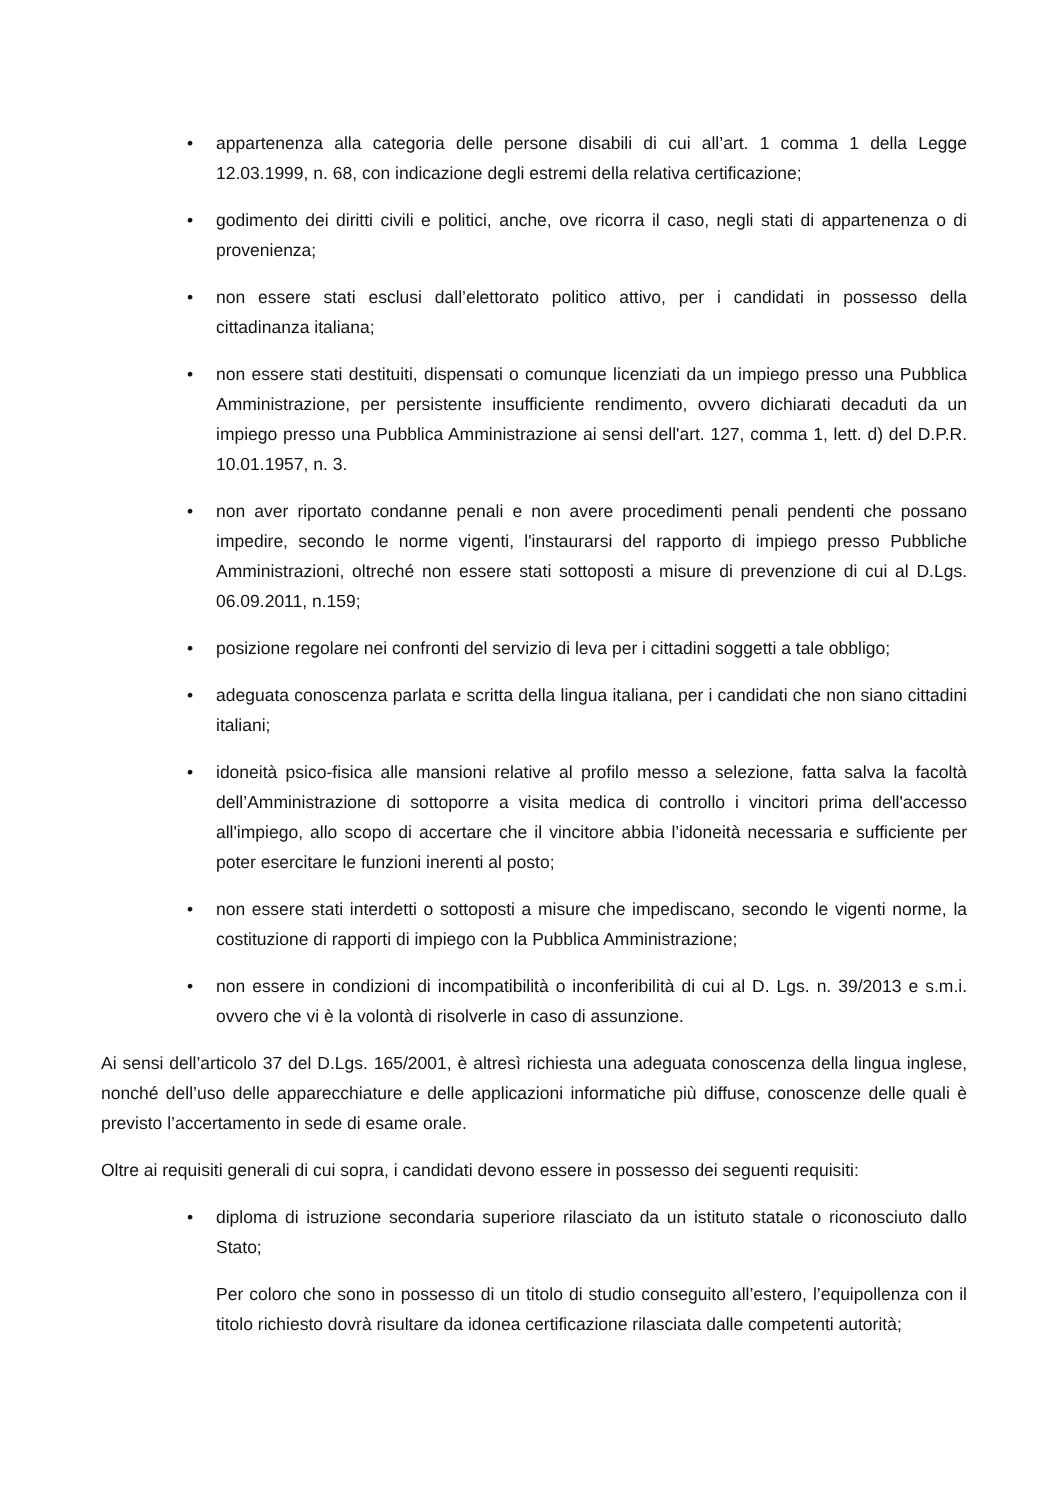• appartenenza alla categoria delle persone disabili di cui all’art. 1 comma 1 della Legge 12.03.1999, n. 68, con indicazione degli estremi della relativa certificazione;
• godimento dei diritti civili e politici, anche, ove ricorra il caso, negli stati di appartenenza o di provenienza;
• non essere stati esclusi dall’elettorato politico attivo, per i candidati in possesso della cittadinanza italiana;
• non essere stati destituiti, dispensati o comunque licenziati da un impiego presso una Pubblica Amministrazione, per persistente insufficiente rendimento, ovvero dichiarati decaduti da un impiego presso una Pubblica Amministrazione ai sensi dell'art. 127, comma 1, lett. d) del D.P.R. 10.01.1957, n. 3.
• non aver riportato condanne penali e non avere procedimenti penali pendenti che possano impedire, secondo le norme vigenti, l'instaurarsi del rapporto di impiego presso Pubbliche Amministrazioni, oltreché non essere stati sottoposti a misure di prevenzione di cui al D.Lgs. 06.09.2011, n.159;
• posizione regolare nei confronti del servizio di leva per i cittadini soggetti a tale obbligo;
• adeguata conoscenza parlata e scritta della lingua italiana, per i candidati che non siano cittadini italiani;
• idoneità psico-fisica alle mansioni relative al profilo messo a selezione, fatta salva la facoltà dell’Amministrazione di sottoporre a visita medica di controllo i vincitori prima dell'accesso all'impiego, allo scopo di accertare che il vincitore abbia l’idoneità necessaria e sufficiente per poter esercitare le funzioni inerenti al posto;
• non essere stati interdetti o sottoposti a misure che impediscano, secondo le vigenti norme, la costituzione di rapporti di impiego con la Pubblica Amministrazione;
• non essere in condizioni di incompatibilità o inconferibilità di cui al D. Lgs. n. 39/2013 e s.m.i. ovvero che vi è la volontà di risolverle in caso di assunzione.
Ai sensi dell’articolo 37 del D.Lgs. 165/2001, è altresì richiesta una adeguata conoscenza della lingua inglese, nonché dell’uso delle apparecchiature e delle applicazioni informatiche più diffuse, conoscenze delle quali è previsto l’accertamento in sede di esame orale.
Oltre ai requisiti generali di cui sopra, i candidati devono essere in possesso dei seguenti requisiti:
• diploma di istruzione secondaria superiore rilasciato da un istituto statale o riconosciuto dallo Stato;
Per coloro che sono in possesso di un titolo di studio conseguito all’estero, l’equipollenza con il titolo richiesto dovrà risultare da idonea certificazione rilasciata dalle competenti autorità;